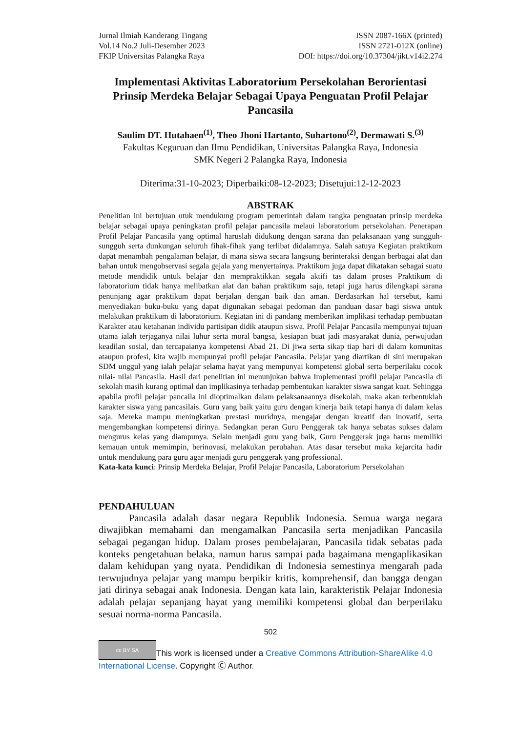Jurnal Ilmiah Kanderang Tingang
Vol.14 No.2 Juli-Desember 2023
FKIP Universitas Palangka Raya
ISSN 2087-166X (printed)
ISSN 2721-012X (online)
DOI: https://doi.org/10.37304/jikt.v14i2.274
Implementasi Aktivitas Laboratorium Persekolahan Berorientasi Prinsip Merdeka Belajar Sebagai Upaya Penguatan Profil Pelajar Pancasila
Saulim DT. Hutahaen<sup>(1)</sup>, Theo Jhoni Hartanto, Suhartono<sup>(2)</sup>, Dermawati S.<sup>(3)</sup>
Fakultas Keguruan dan Ilmu Pendidikan, Universitas Palangka Raya, Indonesia
SMK Negeri 2 Palangka Raya, Indonesia
Diterima:31-10-2023; Diperbaiki:08-12-2023; Disetujui:12-12-2023
ABSTRAK
Penelitian ini bertujuan utuk mendukung program pemerintah dalam rangka penguatan prinsip merdeka belajar sebagai upaya peningkatan profil pelajar pancasila melaui laboratorium persekolahan. Penerapan Profil Pelajar Pancasila yang optimal haruslah didukung dengan sarana dan pelaksanaan yang sungguh-sungguh serta dunkungan seluruh fihak-fihak yang terlibat didalamnya. Salah satuya Kegiatan praktikum dapat menambah pengalaman belajar, di mana siswa secara langsung berinteraksi dengan berbagai alat dan bahan untuk mengobservasi segala gejala yang menyertainya. Praktikum juga dapat dikatakan sebagai suatu metode mendidik untuk belajar dan mempraktikkan segala aktifi tas dalam proses Praktikum di laboratorium tidak hanya melibatkan alat dan bahan praktikum saja, tetapi juga harus dilengkapi sarana penunjang agar praktikum dapat berjalan dengan baik dan aman. Berdasarkan hal tersebut, kami menyediakan buku-buku yang dapat digunakan sebagai pedoman dan panduan dasar bagi siswa untuk melakukan praktikum di laboratorium. Kegiatan ini di pandang memberikan implikasi terhadap pembuatan Karakter atau ketahanan individu partisipan didik ataupun siswa. Profil Pelajar Pancasila mempunyai tujuan utama ialah terjaganya nilai luhur serta moral bangsa, kesiapan buat jadi masyarakat dunia, perwujudan keadilan sosial, dan tercapaianya kompetensi Abad 21. Di jiwa serta sikap tiap hari di dalam komunitas ataupun profesi, kita wajib mempunyai profil pelajar Pancasila. Pelajar yang diartikan di sini merupakan SDM unggul yang ialah pelajar selama hayat yang mempunyai kompetensi global serta berperilaku cocok nilai- nilai Pancasila. Hasil dari penelitian ini menunjukan bahwa Implementasi profil pelajar Pancasila di sekolah masih kurang optimal dan implikasinya terhadap pembentukan karakter siswa sangat kuat. Sehingga apabila profil pelajar pancaila ini dioptimalkan dalam pelaksanaannya disekolah, maka akan terbentuklah karakter siswa yang pancasilais. Guru yang baik yaitu guru dengan kinerja baik tetapi hanya di dalam kelas saja. Mereka mampu meningkatkan prestasi muridnya, mengajar dengan kreatif dan inovatif, serta mengembangkan kompetensi dirinya. Sedangkan peran Guru Penggerak tak hanya sebatas sukses dalam mengurus kelas yang diampunya. Selain menjadi guru yang baik, Guru Penggerak juga harus memiliki kemauan untuk memimpin, berinovasi, melakukan perubahan. Atas dasar tersebut maka kejarcita hadir untuk mendukung para guru agar menjadi guru penggerak yang professional.
Kata-kata kunci: Prinsip Merdeka Belajar, Profil Pelajar Pancasila, Laboratorium Persekolahan
PENDAHULUAN
Pancasila adalah dasar negara Republik Indonesia. Semua warga negara diwajibkan memahami dan mengamalkan Pancasila serta menjadikan Pancasila sebagai pegangan hidup. Dalam proses pembelajaran, Pancasila tidak sebatas pada konteks pengetahuan belaka, namun harus sampai pada bagaimana mengaplikasikan dalam kehidupan yang nyata. Pendidikan di Indonesia semestinya mengarah pada terwujudnya pelajar yang mampu berpikir kritis, komprehensif, dan bangga dengan jati dirinya sebagai anak Indonesia. Dengan kata lain, karakteristik Pelajar Indonesia adalah pelajar sepanjang hayat yang memiliki kompetensi global dan berperilaku sesuai norma-norma Pancasila.
502
cc BY SA This work is licensed under a Creative Commons Attribution-ShareAlike 4.0 International License. Copyright Ⓒ Author.